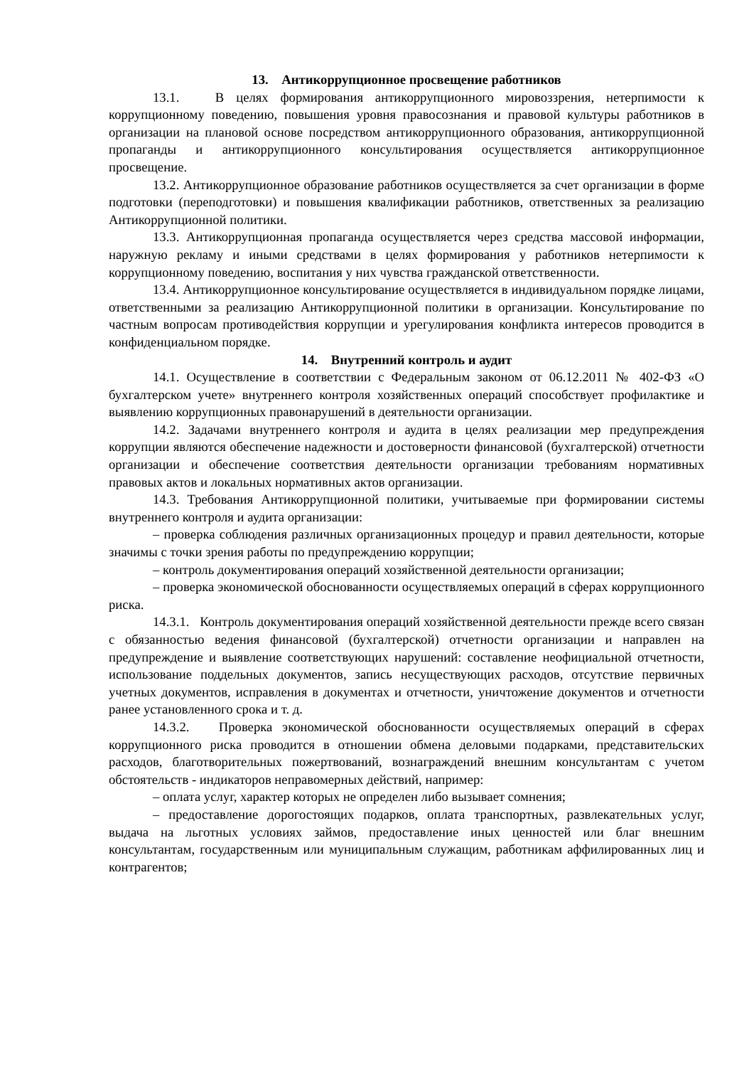13. Антикоррупционное просвещение работников
13.1. В целях формирования антикоррупционного мировоззрения, нетерпимости к коррупционному поведению, повышения уровня правосознания и правовой культуры работников в организации на плановой основе посредством антикоррупционного образования, антикоррупционной пропаганды и антикоррупционного консультирования осуществляется антикоррупционное просвещение.
13.2. Антикоррупционное образование работников осуществляется за счет организации в форме подготовки (переподготовки) и повышения квалификации работников, ответственных за реализацию Антикоррупционной политики.
13.3. Антикоррупционная пропаганда осуществляется через средства массовой информации, наружную рекламу и иными средствами в целях формирования у работников нетерпимости к коррупционному поведению, воспитания у них чувства гражданской ответственности.
13.4. Антикоррупционное консультирование осуществляется в индивидуальном порядке лицами, ответственными за реализацию Антикоррупционной политики в организации. Консультирование по частным вопросам противодействия коррупции и урегулирования конфликта интересов проводится в конфиденциальном порядке.
14. Внутренний контроль и аудит
14.1. Осуществление в соответствии с Федеральным законом от 06.12.2011 № 402-ФЗ «О бухгалтерском учете» внутреннего контроля хозяйственных операций способствует профилактике и выявлению коррупционных правонарушений в деятельности организации.
14.2. Задачами внутреннего контроля и аудита в целях реализации мер предупреждения коррупции являются обеспечение надежности и достоверности финансовой (бухгалтерской) отчетности организации и обеспечение соответствия деятельности организации требованиям нормативных правовых актов и локальных нормативных актов организации.
14.3. Требования Антикоррупционной политики, учитываемые при формировании системы внутреннего контроля и аудита организации:
– проверка соблюдения различных организационных процедур и правил деятельности, которые значимы с точки зрения работы по предупреждению коррупции;
– контроль документирования операций хозяйственной деятельности организации;
– проверка экономической обоснованности осуществляемых операций в сферах коррупционного риска.
14.3.1. Контроль документирования операций хозяйственной деятельности прежде всего связан с обязанностью ведения финансовой (бухгалтерской) отчетности организации и направлен на предупреждение и выявление соответствующих нарушений: составление неофициальной отчетности, использование поддельных документов, запись несуществующих расходов, отсутствие первичных учетных документов, исправления в документах и отчетности, уничтожение документов и отчетности ранее установленного срока и т. д.
14.3.2. Проверка экономической обоснованности осуществляемых операций в сферах коррупционного риска проводится в отношении обмена деловыми подарками, представительских расходов, благотворительных пожертвований, вознаграждений внешним консультантам с учетом обстоятельств - индикаторов неправомерных действий, например:
– оплата услуг, характер которых не определен либо вызывает сомнения;
– предоставление дорогостоящих подарков, оплата транспортных, развлекательных услуг, выдача на льготных условиях займов, предоставление иных ценностей или благ внешним консультантам, государственным или муниципальным служащим, работникам аффилированных лиц и контрагентов;